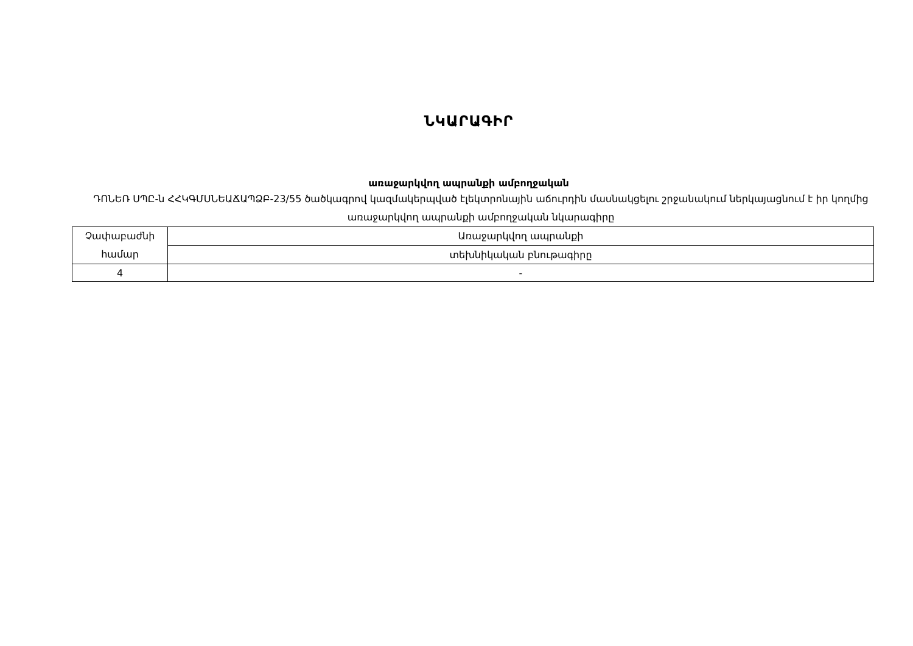ՆԿԱՐԱԳԻՐ
առաջարկվող ապրանքի ամբողջական
ԴՈՆԵՌ ՍՊԸ-ն ՀՀԿԳՄՍՆԵԱՃԱՊՁԲ-23/55 ծածկագրով կազմակերպված էլեկտրոնային աճուրդին մասնակցելու շրջանակում ներկայացնում է իր կողմից առաջարկվող ապրանքի ամբողջական նկարագիրը
| Չափաբաժնի համար | Առաջարկվող ապրանքի |
| | տեխնիկական բնութագիրը |
| 4 | - |